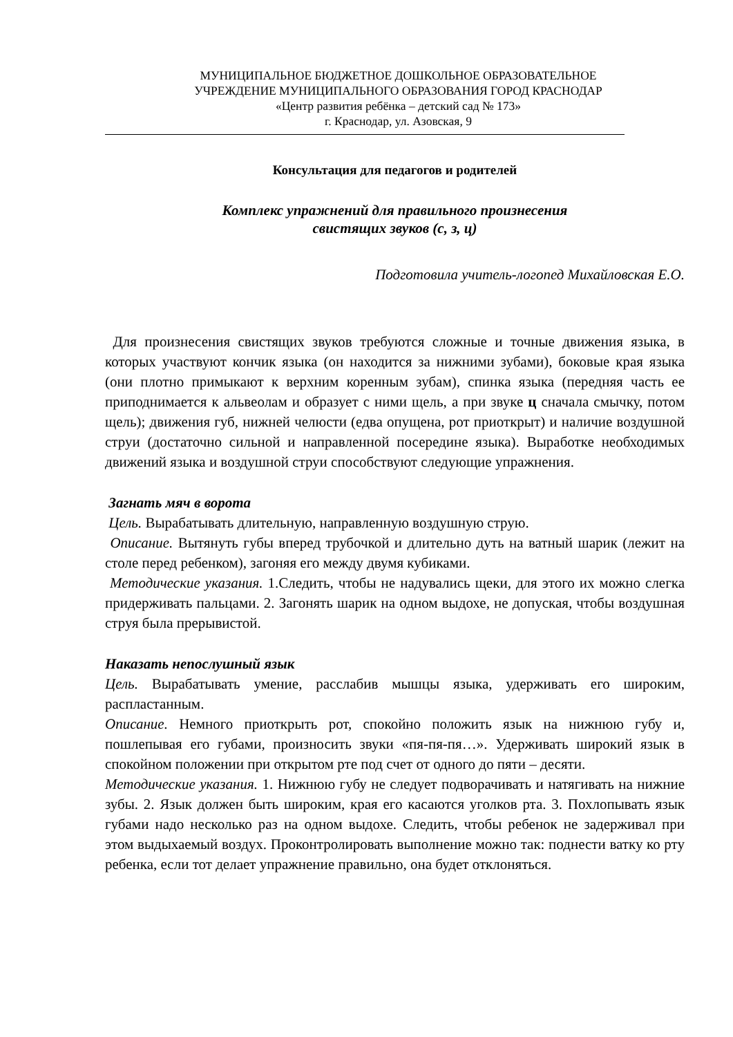МУНИЦИПАЛЬНОЕ БЮДЖЕТНОЕ ДОШКОЛЬНОЕ ОБРАЗОВАТЕЛЬНОЕ
УЧРЕЖДЕНИЕ МУНИЦИПАЛЬНОГО ОБРАЗОВАНИЯ ГОРОД КРАСНОДАР
«Центр развития ребёнка – детский сад № 173»
г. Краснодар, ул. Азовская, 9
Консультация для педагогов и родителей
Комплекс упражнений для правильного произнесения
свистящих звуков (с, з, ц)
Подготовила учитель-логопед Михайловская Е.О.
Для произнесения свистящих звуков требуются сложные и точные движения языка, в которых участвуют кончик языка (он находится за нижними зубами), боковые края языка (они плотно примыкают к верхним коренным зубам), спинка языка (передняя часть ее приподнимается к альвеолам и образует с ними щель, а при звуке ц сначала смычку, потом щель); движения губ, нижней челюсти (едва опущена, рот приоткрыт) и наличие воздушной струи (достаточно сильной и направленной посередине языка). Выработке необходимых движений языка и воздушной струи способствуют следующие упражнения.
Загнать мяч в ворота
Цель. Вырабатывать длительную, направленную воздушную струю.
Описание. Вытянуть губы вперед трубочкой и длительно дуть на ватный шарик (лежит на столе перед ребенком), загоняя его между двумя кубиками.
Методические указания. 1.Следить, чтобы не надувались щеки, для этого их можно слегка придерживать пальцами. 2. Загонять шарик на одном выдохе, не допуская, чтобы воздушная струя была прерывистой.
Наказать непослушный язык
Цель. Вырабатывать умение, расслабив мышцы языка, удерживать его широким, распластанным.
Описание. Немного приоткрыть рот, спокойно положить язык на нижнюю губу и, пошлепывая его губами, произносить звуки «пя-пя-пя…». Удерживать широкий язык в спокойном положении при открытом рте под счет от одного до пяти – десяти.
Методические указания. 1. Нижнюю губу не следует подворачивать и натягивать на нижние зубы. 2. Язык должен быть широким, края его касаются уголков рта. 3. Похлопывать язык губами надо несколько раз на одном выдохе. Следить, чтобы ребенок не задерживал при этом выдыхаемый воздух. Проконтролировать выполнение можно так: поднести ватку ко рту ребенка, если тот делает упражнение правильно, она будет отклоняться.